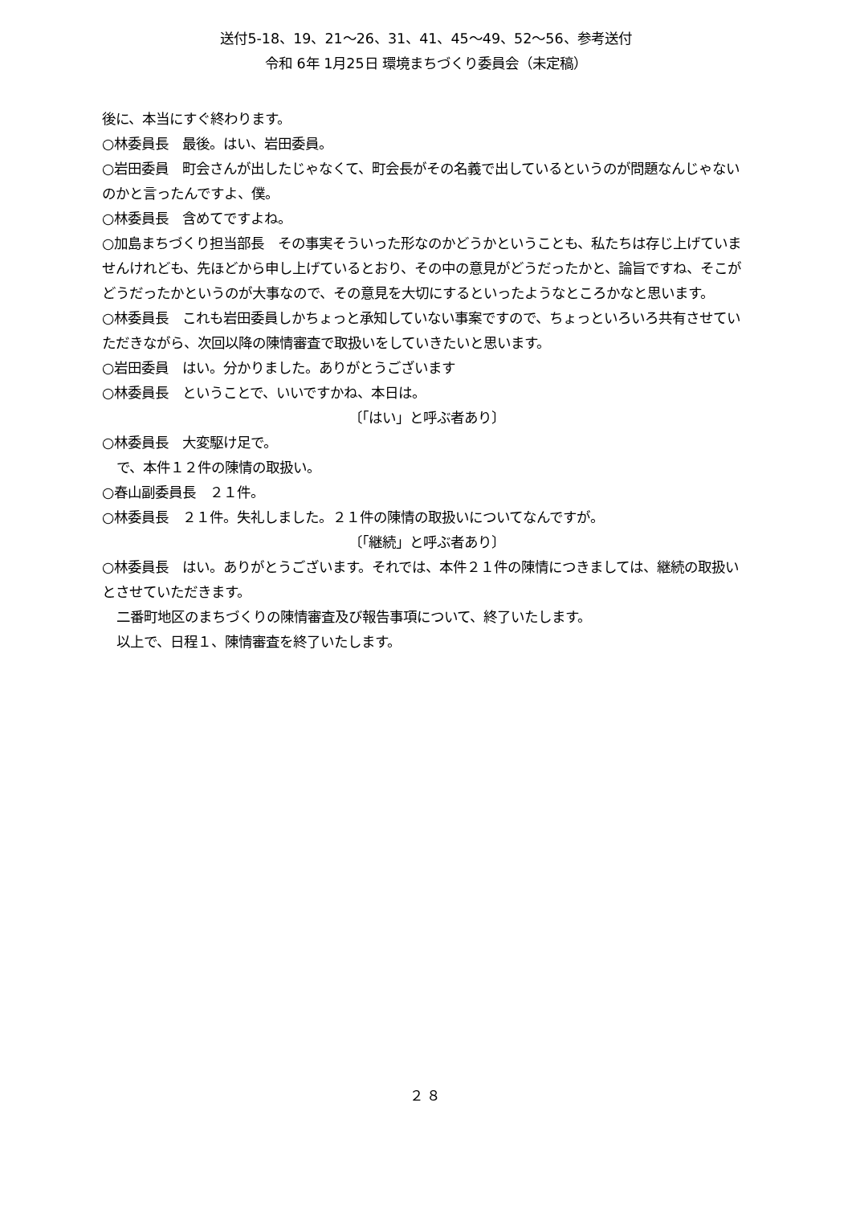送付5-18、19、21～26、31、41、45～49、52～56、参考送付
令和 6年 1月25日 環境まちづくり委員会（未定稿）
後に、本当にすぐ終わります。
○林委員長　最後。はい、岩田委員。
○岩田委員　町会さんが出したじゃなくて、町会長がその名義で出しているというのが問題なんじゃないのかと言ったんですよ、僕。
○林委員長　含めてですよね。
○加島まちづくり担当部長　その事実そういった形なのかどうかということも、私たちは存じ上げていませんけれども、先ほどから申し上げているとおり、その中の意見がどうだったかと、論旨ですね、そこがどうだったかというのが大事なので、その意見を大切にするといったようなところかなと思います。
○林委員長　これも岩田委員しかちょっと承知していない事案ですので、ちょっといろいろ共有させていただきながら、次回以降の陳情審査で取扱いをしていきたいと思います。
○岩田委員　はい。分かりました。ありがとうございます
○林委員長　ということで、いいですかね、本日は。
〔「はい」と呼ぶ者あり〕
○林委員長　大変駆け足で。
で、本件１２件の陳情の取扱い。
○春山副委員長　２１件。
○林委員長　２１件。失礼しました。２１件の陳情の取扱いについてなんですが。
〔「継続」と呼ぶ者あり〕
○林委員長　はい。ありがとうございます。それでは、本件２１件の陳情につきましては、継続の取扱いとさせていただきます。
二番町地区のまちづくりの陳情審査及び報告事項について、終了いたします。
以上で、日程１、陳情審査を終了いたします。
２８